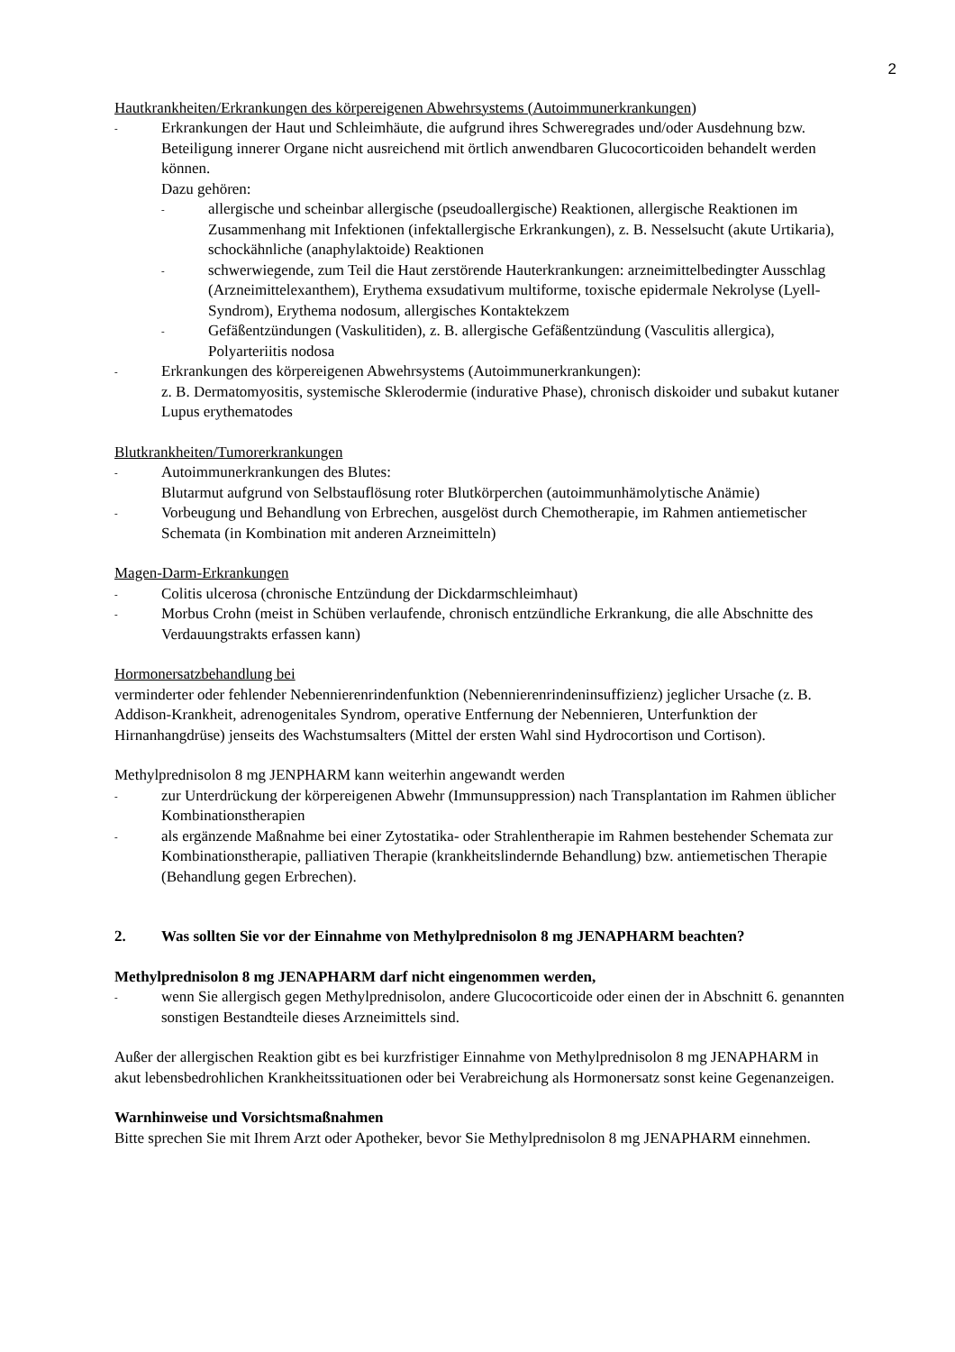2
Hautkrankheiten/Erkrankungen des körpereigenen Abwehrsystems (Autoimmunerkrankungen)
-
Erkrankungen der Haut und Schleimhäute, die aufgrund ihres Schweregrades und/oder Ausdehnung bzw. Beteiligung innerer Organe nicht ausreichend mit örtlich anwendbaren Glucocorticoiden behandelt werden können.
Dazu gehören:
-
allergische und scheinbar allergische (pseudoallergische) Reaktionen, allergische Reaktionen im Zusammenhang mit Infektionen (infektallergische Erkrankungen), z. B. Nesselsucht (akute Urtikaria), schockähnliche (anaphylaktoide) Reaktionen
-
schwerwiegende, zum Teil die Haut zerstörende Hauterkrankungen: arzneimittelbedingter Ausschlag (Arzneimittelexanthem), Erythema exsudativum multiforme, toxische epidermale Nekrolyse (Lyell-Syndrom), Erythema nodosum, allergisches Kontaktekzem
-
Gefäßentzündungen (Vaskulitiden), z. B. allergische Gefäßentzündung (Vasculitis allergica), Polyarteriitis nodosa
-
Erkrankungen des körpereigenen Abwehrsystems (Autoimmunerkrankungen):
z. B. Dermatomyositis, systemische Sklerodermie (indurative Phase), chronisch diskoider und subakut kutaner Lupus erythematodes
Blutkrankheiten/Tumorerkrankungen
-
Autoimmunerkrankungen des Blutes:
Blutarmut aufgrund von Selbstauflösung roter Blutkörperchen (autoimmunhämolytische Anämie)
-
Vorbeugung und Behandlung von Erbrechen, ausgelöst durch Chemotherapie, im Rahmen antiemetischer Schemata (in Kombination mit anderen Arzneimitteln)
Magen-Darm-Erkrankungen
-
Colitis ulcerosa (chronische Entzündung der Dickdarmschleimhaut)
-
Morbus Crohn (meist in Schüben verlaufende, chronisch entzündliche Erkrankung, die alle Abschnitte des Verdauungstrakts erfassen kann)
Hormonersatzbehandlung bei
verminderter oder fehlender Nebennierenrindenfunktion (Nebennierenrindeninsuffizienz) jeglicher Ursache (z. B. Addison-Krankheit, adrenogenitales Syndrom, operative Entfernung der Nebennieren, Unterfunktion der Hirnanhangdrüse) jenseits des Wachstumsalters (Mittel der ersten Wahl sind Hydrocortison und Cortison).
Methylprednisolon 8 mg JENPHARM kann weiterhin angewandt werden
-
zur Unterdrückung der körpereigenen Abwehr (Immunsuppression) nach Transplantation im Rahmen üblicher Kombinationstherapien
-
als ergänzende Maßnahme bei einer Zytostatika- oder Strahlentherapie im Rahmen bestehender Schemata zur Kombinationstherapie, palliativen Therapie (krankheitslindernde Behandlung) bzw. antiemetischen Therapie (Behandlung gegen Erbrechen).
2. Was sollten Sie vor der Einnahme von Methylprednisolon 8 mg JENAPHARM beachten?
Methylprednisolon 8 mg JENAPHARM darf nicht eingenommen werden,
-
wenn Sie allergisch gegen Methylprednisolon, andere Glucocorticoide oder einen der in Abschnitt 6. genannten sonstigen Bestandteile dieses Arzneimittels sind.
Außer der allergischen Reaktion gibt es bei kurzfristiger Einnahme von Methylprednisolon 8 mg JENAPHARM in akut lebensbedrohlichen Krankheitssituationen oder bei Verabreichung als Hormonersatz sonst keine Gegenanzeigen.
Warnhinweise und Vorsichtsmaßnahmen
Bitte sprechen Sie mit Ihrem Arzt oder Apotheker, bevor Sie Methylprednisolon 8 mg JENAPHARM einnehmen.